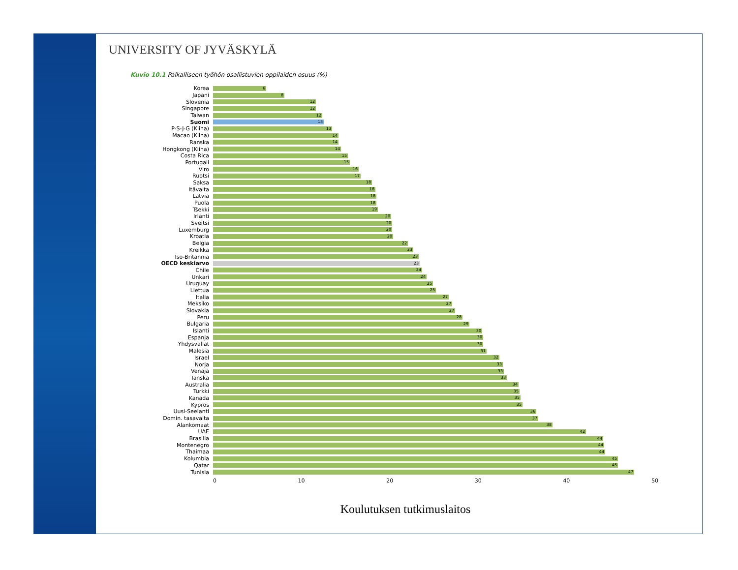UNIVERSITY OF JYVÄSKYLÄ
Kuvio 10.1 Palkalliseen työhön osallistuvien oppilaiden osuus (%)
Korea
6
Japani
8
Slovenia
12
Singapore
12
Taiwan
12
Suomi
13
P-S-J-G (Kiina)
13
Macao (Kiina)
14
Ranska
14
Hongkong (Kiina)
14
Costa Rica
15
Portugali
15
Viro
16
Ruotsi
17
Saksa
18
Itävalta
18
Latvia
18
Puola
18
Tšekki
19
Irlanti
20
Sveitsi
20
Luxemburg
20
Kroatia
20
Belgia
22
Kreikka
23
Iso-Britannia
23
OECD keskiarvo
23
Chile
24
Unkari
24
Uruguay
25
Liettua
25
Italia
27
Meksiko
27
Slovakia
27
Peru
28
Bulgaria
29
Islanti
30
Espanja
30
Yhdysvallat
30
Malesia
31
Israel
32
Norja
33
Venäjä
33
Tanska
33
Australia
34
Turkki
35
Kanada
35
Kypros
35
Uusi-Seelanti
36
Domin. tasavalta
37
Alankomaat
38
UAE
42
Brasilia
44
Montenegro
44
Thaimaa
44
Kolumbia
45
Qatar
45
Tunisia
47
0 10 20 30 40 50
Koulutuksen tutkimuslaitos